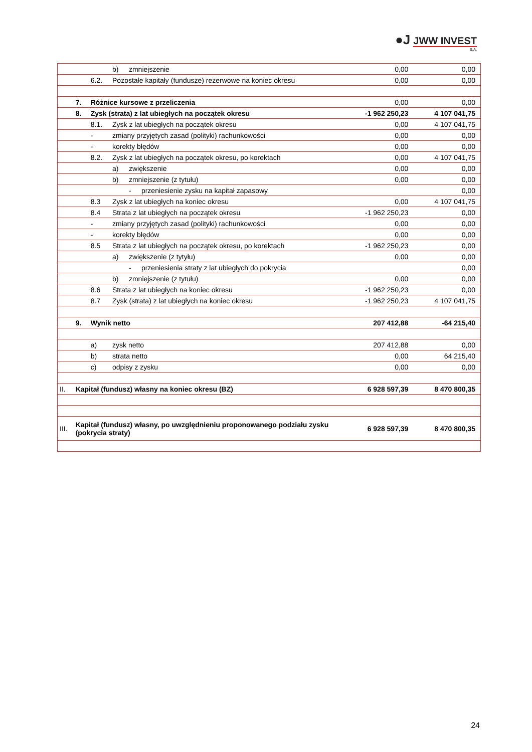●J JWW INVEST
S.A.
| | | | b) | zmniejszenie | | 0,00 | 0,00 |
| | | 6.2. | Pozostałe kapitały (fundusze) rezerwowe na koniec okresu | | | 0,00 | 0,00 |
| | 7. | Różnice kursowe z przeliczenia | | | | 0,00 | 0,00 |
| | 8. | Zysk (strata) z lat ubiegłych na początek okresu | | | | -1 962 250,23 | 4 107 041,75 |
| | | 8.1. | Zysk z lat ubiegłych na początek okresu | | | 0,00 | 4 107 041,75 |
| | | - | zmiany przyjętych zasad (polityki) rachunkowości | | | 0,00 | 0,00 |
| | | - | korekty błędów | | | 0,00 | 0,00 |
| | | 8.2. | Zysk z lat ubiegłych na początek okresu, po korektach | | | 0,00 | 4 107 041,75 |
| | | | a) | zwiększenie | | 0,00 | 0,00 |
| | | | b) | zmniejszenie (z tytułu) | | 0,00 | 0,00 |
| | | | | - | przeniesienie zysku na kapitał zapasowy | | 0,00 |
| | | 8.3 | Zysk z lat ubiegłych na koniec okresu | | | 0,00 | 4 107 041,75 |
| | | 8.4 | Strata z lat ubiegłych na początek okresu | | | -1 962 250,23 | 0,00 |
| | | - | zmiany przyjętych zasad (polityki) rachunkowości | | | 0,00 | 0,00 |
| | | - | korekty błędów | | | 0,00 | 0,00 |
| | | 8.5 | Strata z lat ubiegłych na początek okresu, po korektach | | | -1 962 250,23 | 0,00 |
| | | | a) | zwiększenie (z tytyłu) | | 0,00 | 0,00 |
| | | | | - | przeniesienia straty z lat ubiegłych do pokrycia | | 0,00 |
| | | | b) | zmniejszenie (z tytułu) | | 0,00 | 0,00 |
| | | 8.6 | Strata z lat ubiegłych na koniec okresu | | | -1 962 250,23 | 0,00 |
| | | 8.7 | Zysk (strata) z lat ubiegłych na koniec okresu | | | -1 962 250,23 | 4 107 041,75 |
| | 9. | Wynik netto | | | | 207 412,88 | -64 215,40 |
| | | a) | zysk netto | | | 207 412,88 | 0,00 |
| | | b) | strata netto | | | 0,00 | 64 215,40 |
| | | c) | odpisy z zysku | | | 0,00 | 0,00 |
| II. | Kapitał (fundusz) własny na koniec okresu (BZ) | | | | | 6 928 597,39 | 8 470 800,35 |
| III. | Kapitał (fundusz) własny, po uwzględnieniu proponowanego podziału zysku (pokrycia straty) | | | | | 6 928 597,39 | 8 470 800,35 |
24